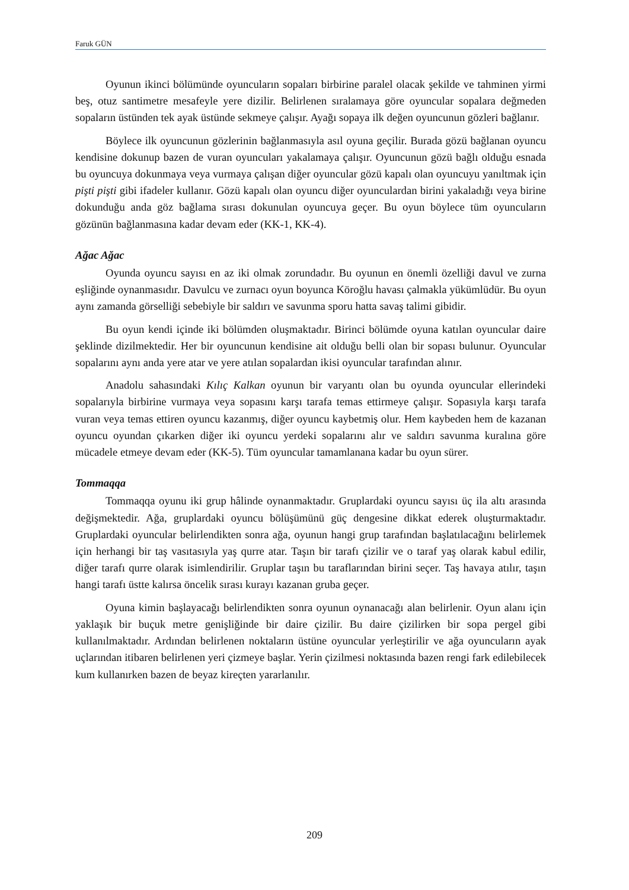Faruk GÜN
Oyunun ikinci bölümünde oyuncuların sopaları birbirine paralel olacak şekilde ve tahminen yirmi beş, otuz santimetre mesafeyle yere dizilir. Belirlenen sıralamaya göre oyuncular sopalara değmeden sopaların üstünden tek ayak üstünde sekmeye çalışır. Ayağı sopaya ilk değen oyuncunun gözleri bağlanır.
Böylece ilk oyuncunun gözlerinin bağlanmasıyla asıl oyuna geçilir. Burada gözü bağlanan oyuncu kendisine dokunup bazen de vuran oyuncuları yakalamaya çalışır. Oyuncunun gözü bağlı olduğu esnada bu oyuncuya dokunmaya veya vurmaya çalışan diğer oyuncular gözü kapalı olan oyuncuyu yanıltmak için pişti pişti gibi ifadeler kullanır. Gözü kapalı olan oyuncu diğer oyunculardan birini yakaladığı veya birine dokunduğu anda göz bağlama sırası dokunulan oyuncuya geçer. Bu oyun böylece tüm oyuncuların gözünün bağlanmasına kadar devam eder (KK-1, KK-4).
Ağac Ağac
Oyunda oyuncu sayısı en az iki olmak zorundadır. Bu oyunun en önemli özelliği davul ve zurna eşliğinde oynanmasıdır. Davulcu ve zurnacı oyun boyunca Köroğlu havası çalmakla yükümlüdür. Bu oyun aynı zamanda görselliği sebebiyle bir saldırı ve savunma sporu hatta savaş talimi gibidir.
Bu oyun kendi içinde iki bölümden oluşmaktadır. Birinci bölümde oyuna katılan oyuncular daire şeklinde dizilmektedir. Her bir oyuncunun kendisine ait olduğu belli olan bir sopası bulunur. Oyuncular sopalarını aynı anda yere atar ve yere atılan sopalardan ikisi oyuncular tarafından alınır.
Anadolu sahasındaki Kılıç Kalkan oyunun bir varyantı olan bu oyunda oyuncular ellerindeki sopalarıyla birbirine vurmaya veya sopasını karşı tarafa temas ettirmeye çalışır. Sopasıyla karşı tarafa vuran veya temas ettiren oyuncu kazanmış, diğer oyuncu kaybetmiş olur. Hem kaybeden hem de kazanan oyuncu oyundan çıkarken diğer iki oyuncu yerdeki sopalarını alır ve saldırı savunma kuralına göre mücadele etmeye devam eder (KK-5). Tüm oyuncular tamamlanana kadar bu oyun sürer.
Tommaqqa
Tommaqqa oyunu iki grup hâlinde oynanmaktadır. Gruplardaki oyuncu sayısı üç ila altı arasında değişmektedir. Ağa, gruplardaki oyuncu bölüşümünü güç dengesine dikkat ederek oluşturmaktadır. Gruplardaki oyuncular belirlendikten sonra ağa, oyunun hangi grup tarafından başlatılacağını belirlemek için herhangi bir taş vasıtasıyla yaş qurre atar. Taşın bir tarafı çizilir ve o taraf yaş olarak kabul edilir, diğer tarafı qurre olarak isimlendirilir. Gruplar taşın bu taraflarından birini seçer. Taş havaya atılır, taşın hangi tarafı üstte kalırsa öncelik sırası kurayı kazanan gruba geçer.
Oyuna kimin başlayacağı belirlendikten sonra oyunun oynanacağı alan belirlenir. Oyun alanı için yaklaşık bir buçuk metre genişliğinde bir daire çizilir. Bu daire çizilirken bir sopa pergel gibi kullanılmaktadır. Ardından belirlenen noktaların üstüne oyuncular yerleştirilir ve ağa oyuncuların ayak uçlarından itibaren belirlenen yeri çizmeye başlar. Yerin çizilmesi noktasında bazen rengi fark edilebilecek kum kullanırken bazen de beyaz kireçten yararlanılır.
209